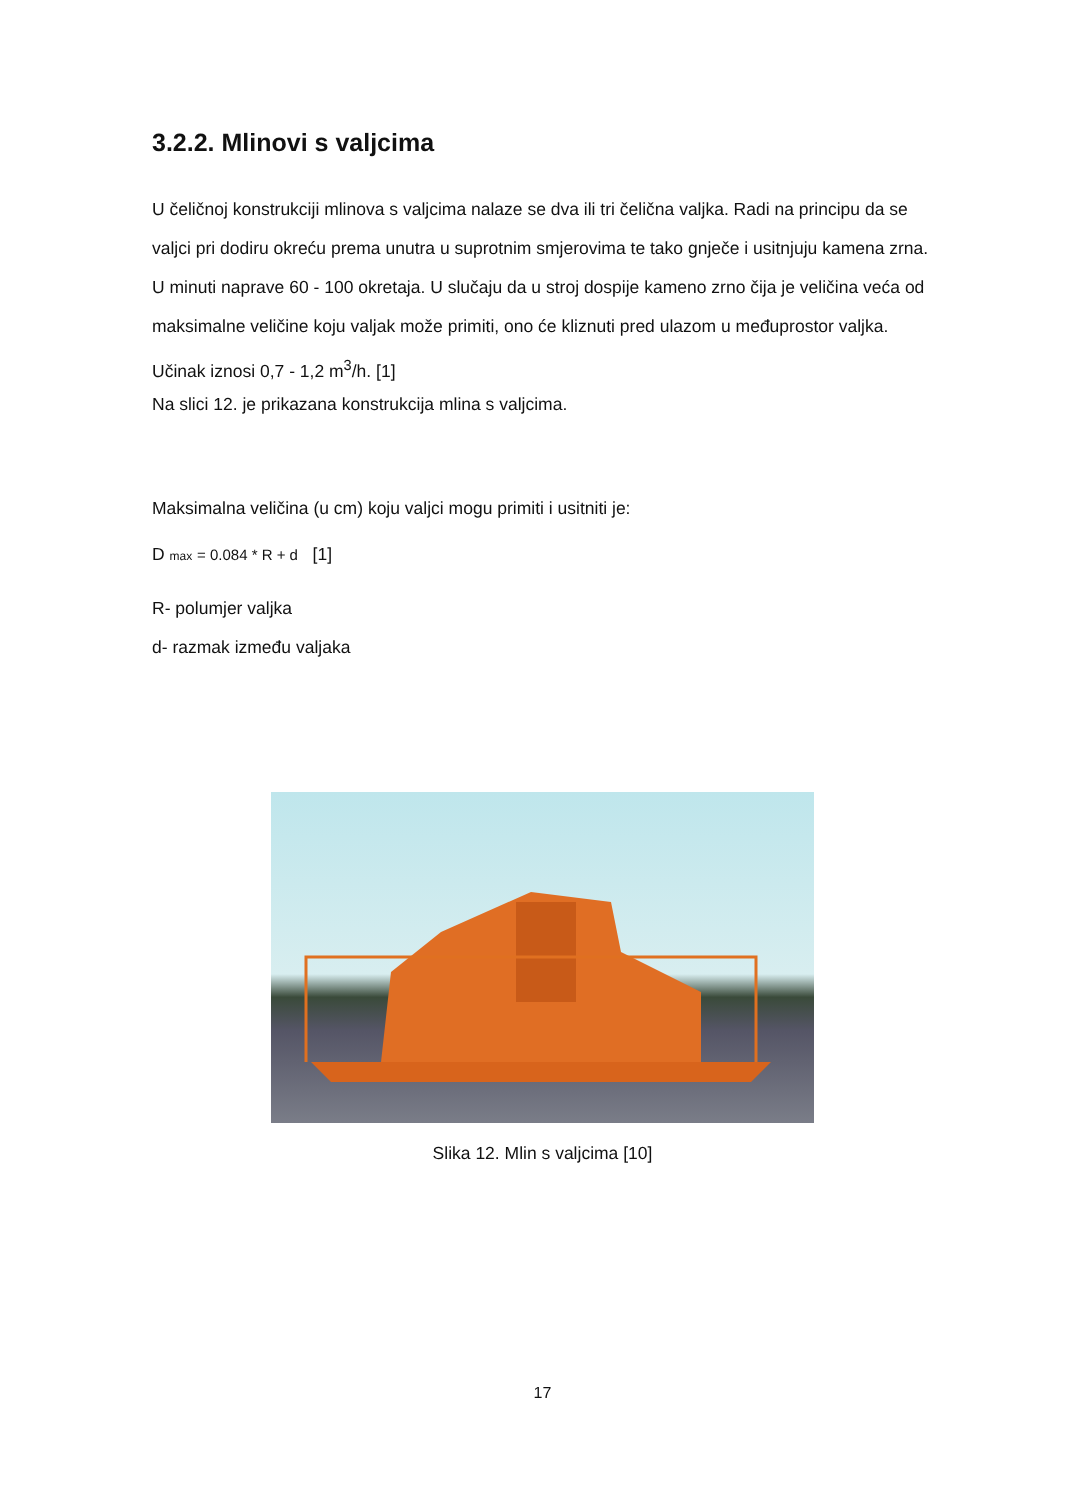3.2.2. Mlinovi s valjcima
U čeličnoj konstrukciji mlinova s valjcima nalaze se dva ili tri čelična valjka. Radi na principu da se valjci pri dodiru okreću prema unutra u suprotnim smjerovima te tako gnječe i usitnjuju kamena zrna. U minuti naprave 60 - 100 okretaja. U slučaju da u stroj dospije kameno zrno čija je veličina veća od maksimalne veličine koju valjak može primiti, ono će kliznuti pred ulazom u međuprostor valjka. Učinak iznosi 0,7 - 1,2 m<sup>3</sup>/h. [1]
Na slici 12. je prikazana konstrukcija mlina s valjcima.
Maksimalna veličina (u cm) koju valjci mogu primiti i usitniti je:
D max = 0.084 * R + d [1]
R- polumjer valjka
d- razmak između valjaka
Slika 12. Mlin s valjcima [10]
17